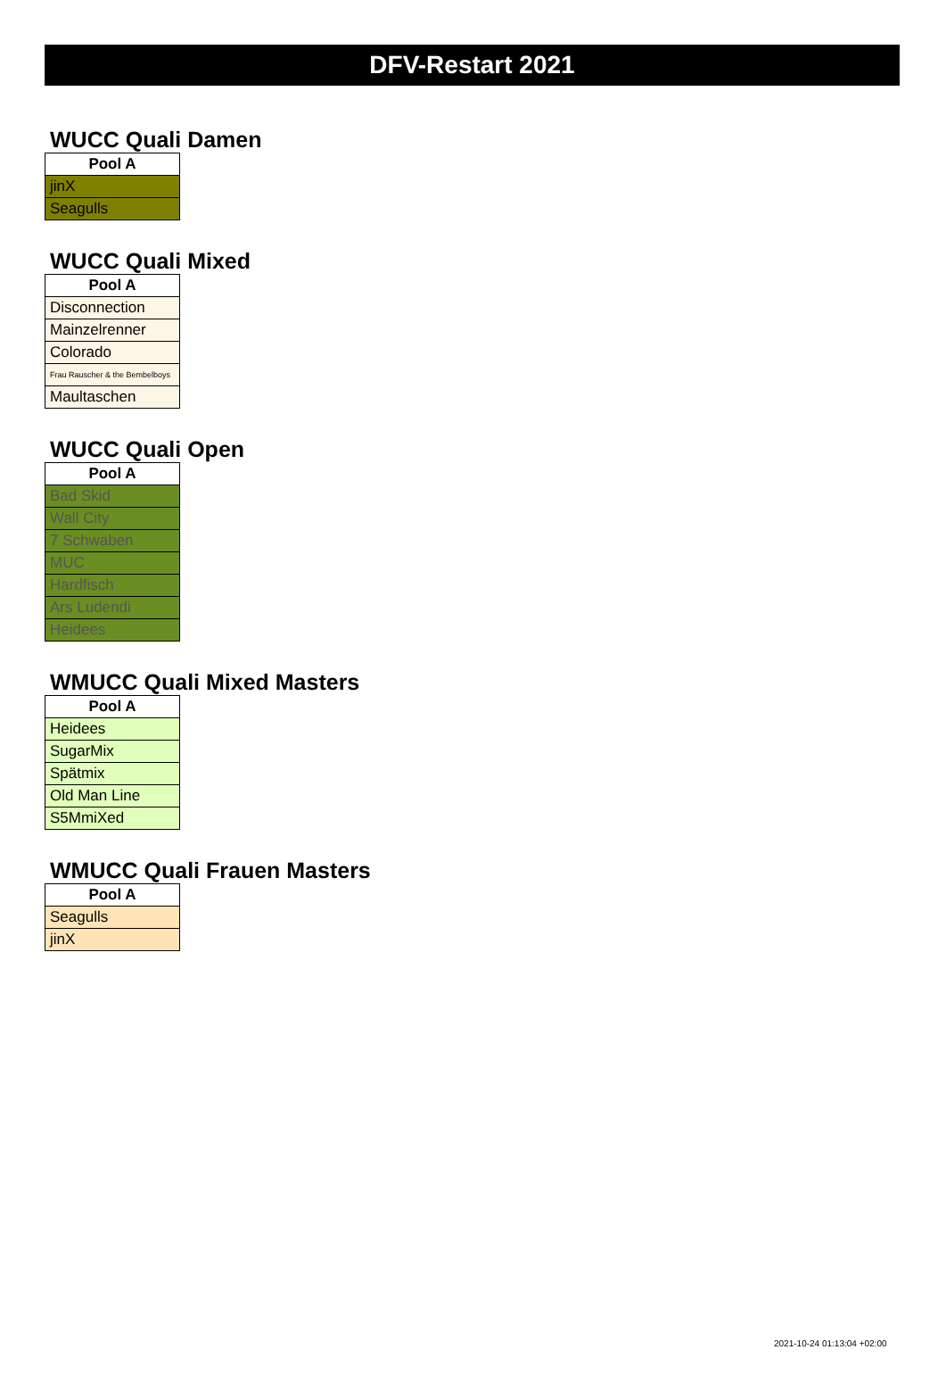DFV-Restart 2021
WUCC Quali Damen
| Pool A |
| --- |
| jinX |
| Seagulls |
WUCC Quali Mixed
| Pool A |
| --- |
| Disconnection |
| Mainzelrenner |
| Colorado |
| Frau Rauscher & the Bembelboys |
| Maultaschen |
WUCC Quali Open
| Pool A |
| --- |
| Bad Skid |
| Wall City |
| 7 Schwaben |
| MUC |
| Hardfisch |
| Ars Ludendi |
| Heidees |
WMUCC Quali Mixed Masters
| Pool A |
| --- |
| Heidees |
| SugarMix |
| Spätmix |
| Old Man Line |
| S5MmiXed |
WMUCC Quali Frauen Masters
| Pool A |
| --- |
| Seagulls |
| jinX |
2021-10-24 01:13:04 +02:00